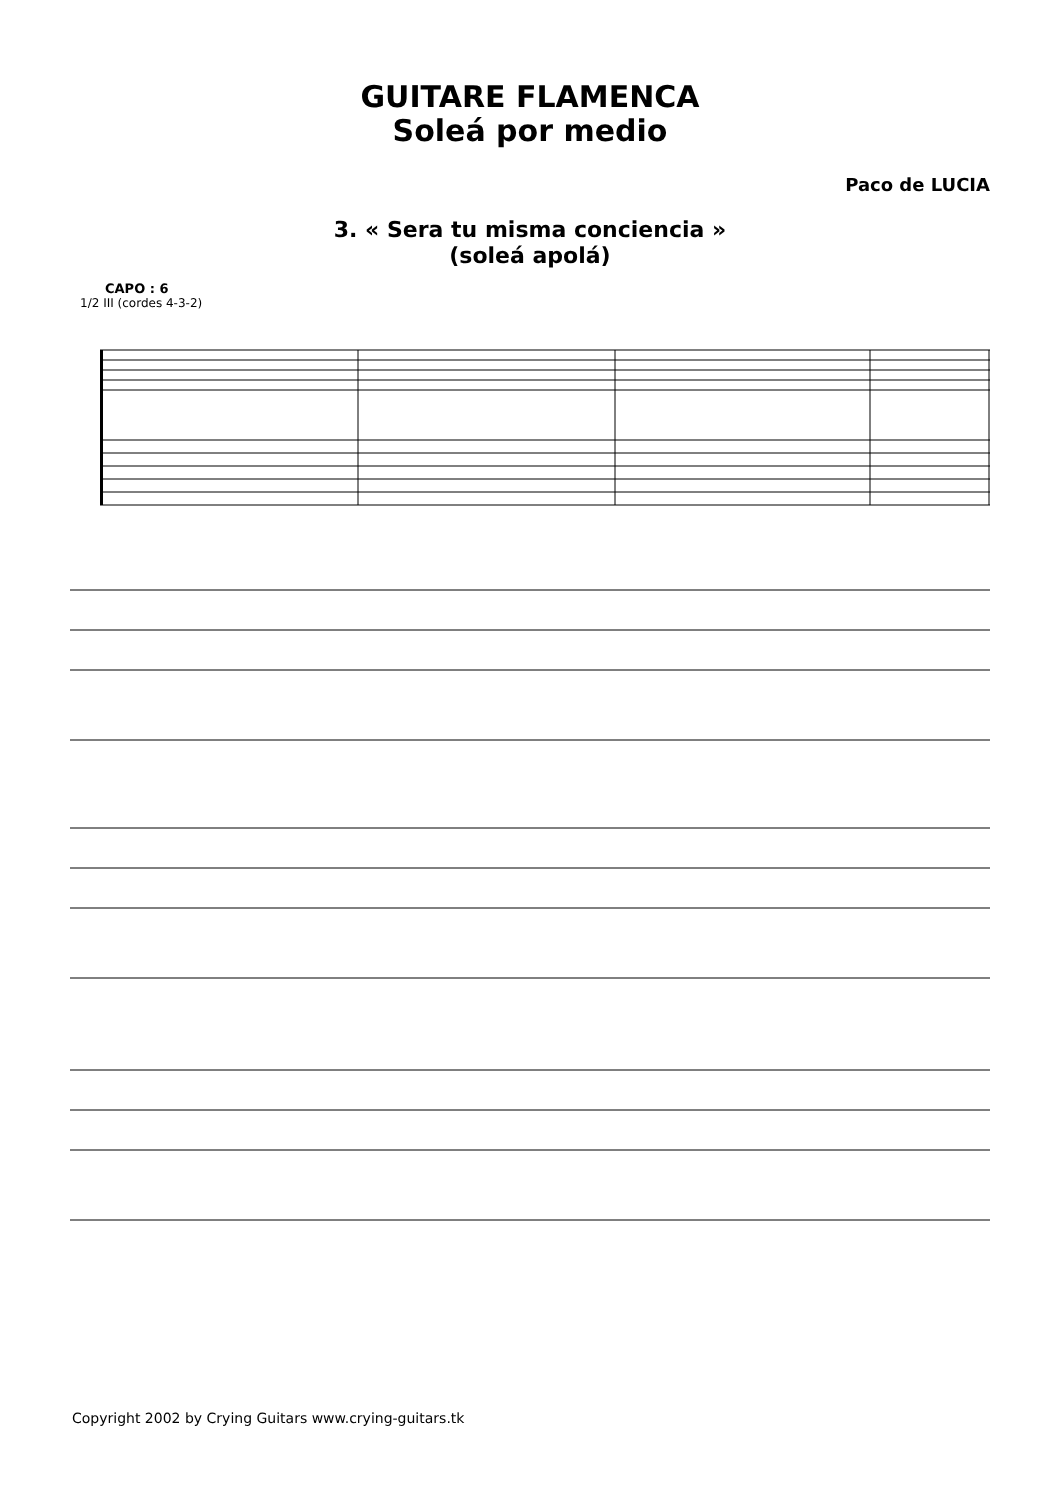GUITARE FLAMENCA
Soleá por medio
Paco de LUCIA
3. « Sera tu misma conciencia »
(soleá apolá)
CAPO : 6
1/2 III (cordes 4-3-2)
Copyright 2002 by Crying Guitars www.crying-guitars.tk